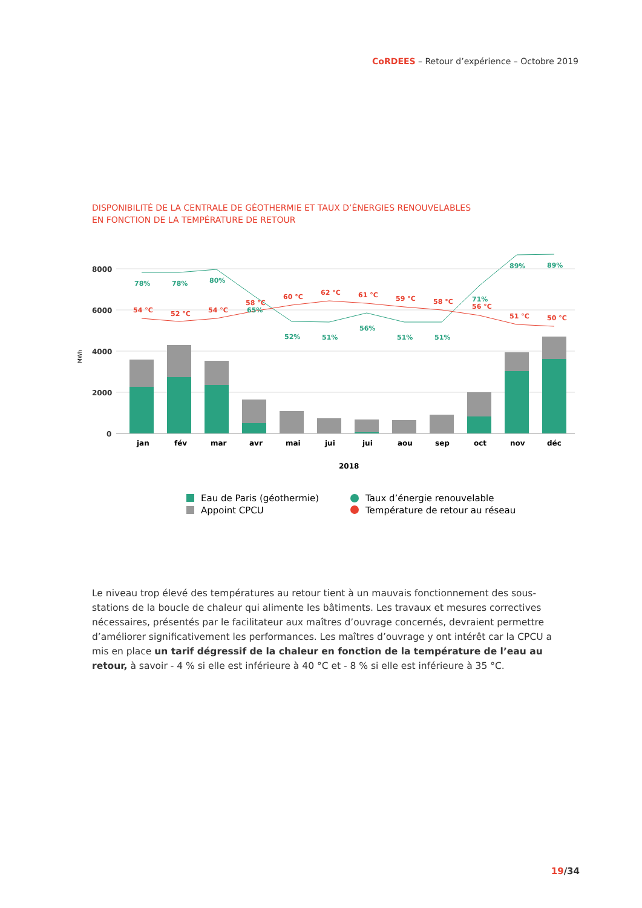CoRDEES – Retour d’expérience – Octobre 2019
DISPONIBILITÉ DE LA CENTRALE DE GÉOTHERMIE ET TAUX D’ÉNERGIES RENOUVELABLES
EN FONCTION DE LA TEMPÉRATURE DE RETOUR
8000
6000
4000
2000
0
MWh
78%
78%
80%
65%
52%
51%
56%
51%
51%
71%
89%
89%
54 °C
52 °C
54 °C
58 °C
60 °C
62 °C
61 °C
59 °C
58 °C
56 °C
51 °C
50 °C
jan
fév
mar
avr
mai
jui
jui
aou
sep
oct
nov
déc
2018
Eau de Paris (géothermie)
Appoint CPCU
Taux d’énergie renouvelable
Température de retour au réseau
Le niveau trop élevé des températures au retour tient à un mauvais fonctionnement des sous-stations de la boucle de chaleur qui alimente les bâtiments. Les travaux et mesures correctives nécessaires, présentés par le facilitateur aux maîtres d’ouvrage concernés, devraient permettre d’améliorer significativement les performances. Les maîtres d’ouvrage y ont intérêt car la CPCU a mis en place un tarif dégressif de la chaleur en fonction de la température de l’eau au retour, à savoir - 4 % si elle est inférieure à 40 °C et - 8 % si elle est inférieure à 35 °C.
19/34